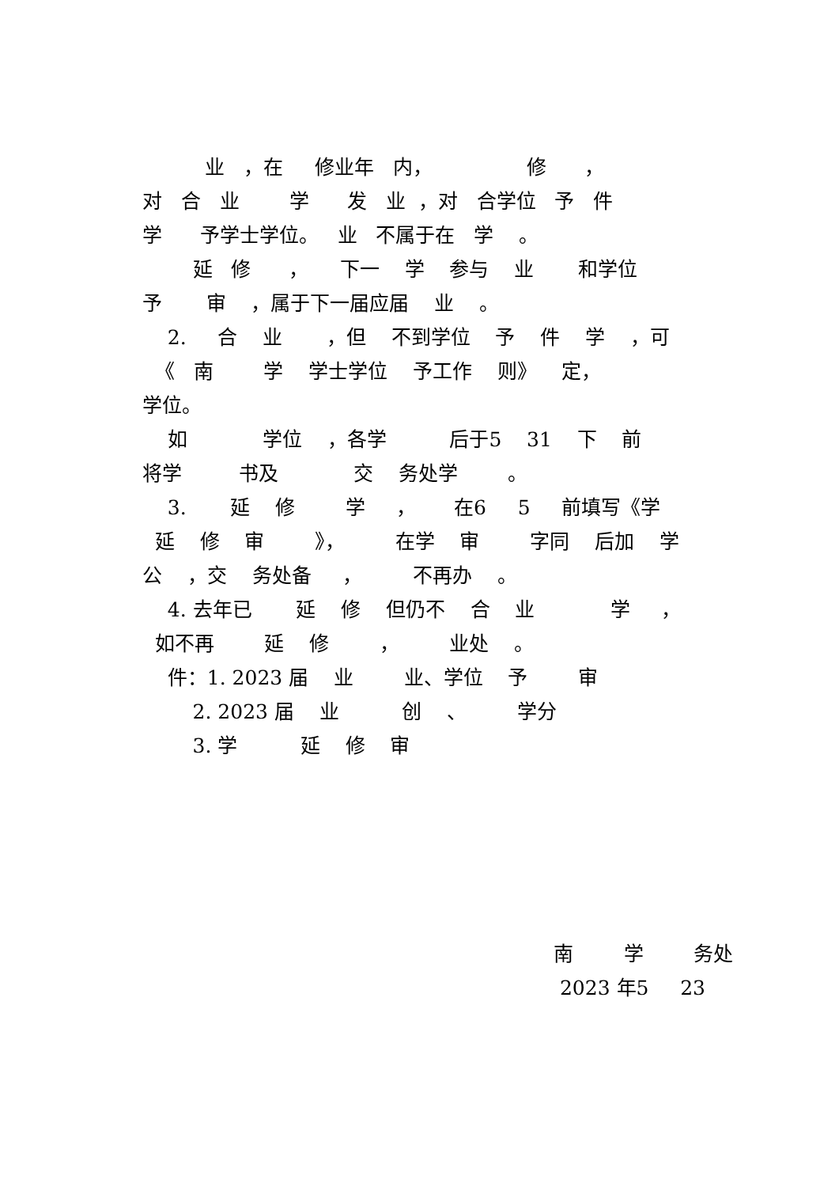业 ，在 修业年 内， 修 ，
对 合 业 学 发 业 ，对 合学位 予 件
学 予学士学位。 业 不属于在 学 。
延 修 ， 下一 学 参与 业 和学位
予 审 ，属于下一届应届 业 。
2. 合 业 ，但 不到学位 予 件 学 ，可
《 南 学 学士学位 予工作 则》 定，
学位。
如 学位 ，各学 后于5 31 下 前
将学 书及 交 务处学 。
3. 延 修 学 ， 在6 5 前填写《学
延 修 审 》， 在学 审 字同 后加 学
公 ，交 务处备 ， 不再办 。
4. 去年已 延 修 但仍不 合 业 学 ，
如不再 延 修 ， 业处 。
件：1. 2023 届 业 业、学位 予 审
2. 2023 届 业 创 、 学分
3. 学 延 修 审
南 学 务处
2023 年5 23